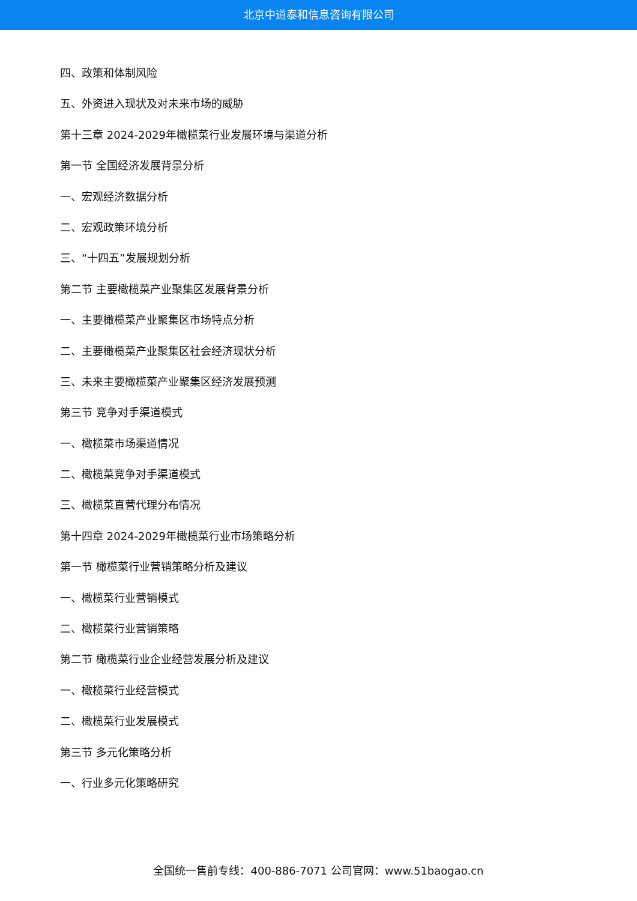北京中道泰和信息咨询有限公司
四、政策和体制风险
五、外资进入现状及对未来市场的威胁
第十三章 2024-2029年橄榄菜行业发展环境与渠道分析
第一节 全国经济发展背景分析
一、宏观经济数据分析
二、宏观政策环境分析
三、“十四五”发展规划分析
第二节 主要橄榄菜产业聚集区发展背景分析
一、主要橄榄菜产业聚集区市场特点分析
二、主要橄榄菜产业聚集区社会经济现状分析
三、未来主要橄榄菜产业聚集区经济发展预测
第三节 竞争对手渠道模式
一、橄榄菜市场渠道情况
二、橄榄菜竞争对手渠道模式
三、橄榄菜直营代理分布情况
第十四章 2024-2029年橄榄菜行业市场策略分析
第一节 橄榄菜行业营销策略分析及建议
一、橄榄菜行业营销模式
二、橄榄菜行业营销策略
第二节 橄榄菜行业企业经营发展分析及建议
一、橄榄菜行业经营模式
二、橄榄菜行业发展模式
第三节 多元化策略分析
一、行业多元化策略研究
全国统一售前专线：400-886-7071 公司官网：www.51baogao.cn